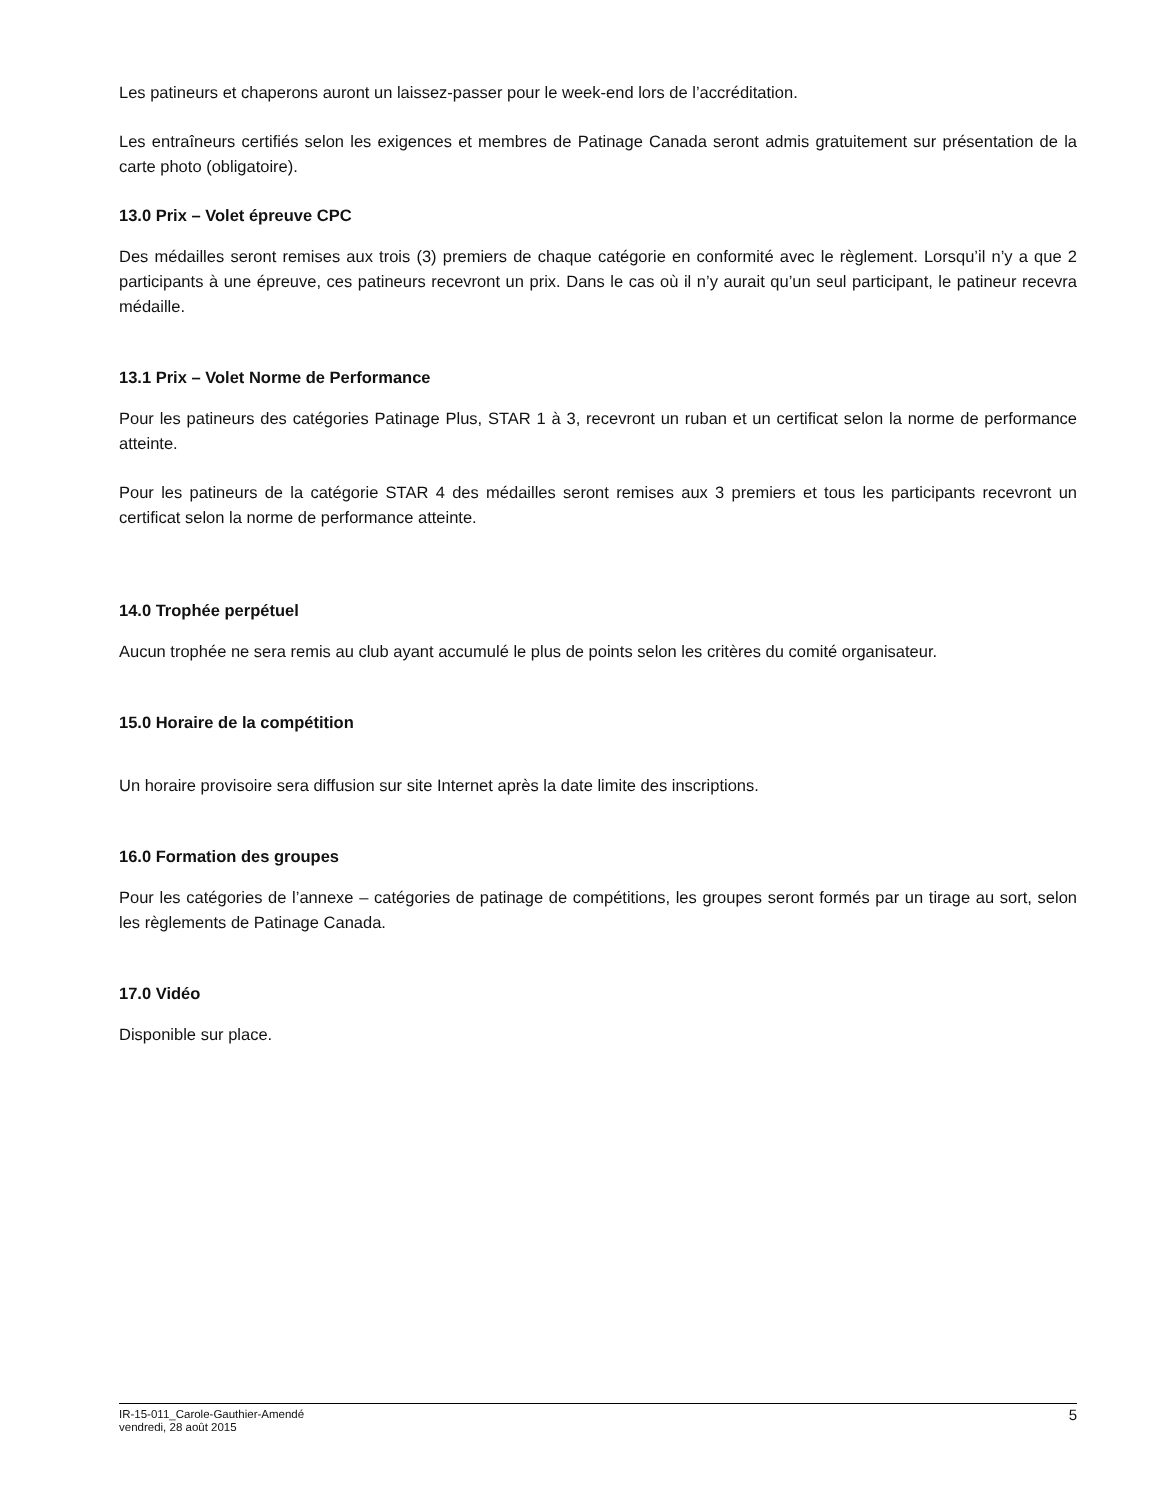Les patineurs et chaperons auront un laissez-passer pour le week-end lors de l’accréditation.
Les entraîneurs certifiés selon les exigences et membres de Patinage Canada seront admis gratuitement sur présentation de la carte photo (obligatoire).
13.0 Prix – Volet épreuve CPC
Des médailles seront remises aux trois (3) premiers de chaque catégorie en conformité avec le règlement. Lorsqu’il n’y a que 2 participants à une épreuve, ces patineurs recevront un prix. Dans le cas où il n’y aurait qu’un seul participant, le patineur recevra médaille.
13.1 Prix – Volet Norme de Performance
Pour les patineurs des catégories Patinage Plus, STAR 1 à 3, recevront un ruban et un certificat selon la norme de performance atteinte.
Pour les patineurs de la catégorie STAR 4 des médailles seront remises aux 3 premiers et tous les participants recevront un certificat selon la norme de performance atteinte.
14.0 Trophée perpétuel
Aucun trophée ne sera remis au club ayant accumulé le plus de points selon les critères du comité organisateur.
15.0 Horaire de la compétition
Un horaire provisoire sera diffusion sur site Internet après la date limite des inscriptions.
16.0 Formation des groupes
Pour les catégories de l’annexe – catégories de patinage de compétitions, les groupes seront formés par un tirage au sort, selon les règlements de Patinage Canada.
17.0 Vidéo
Disponible sur place.
IR-15-011_Carole-Gauthier-Amendé
vendredi, 28 août 2015
5